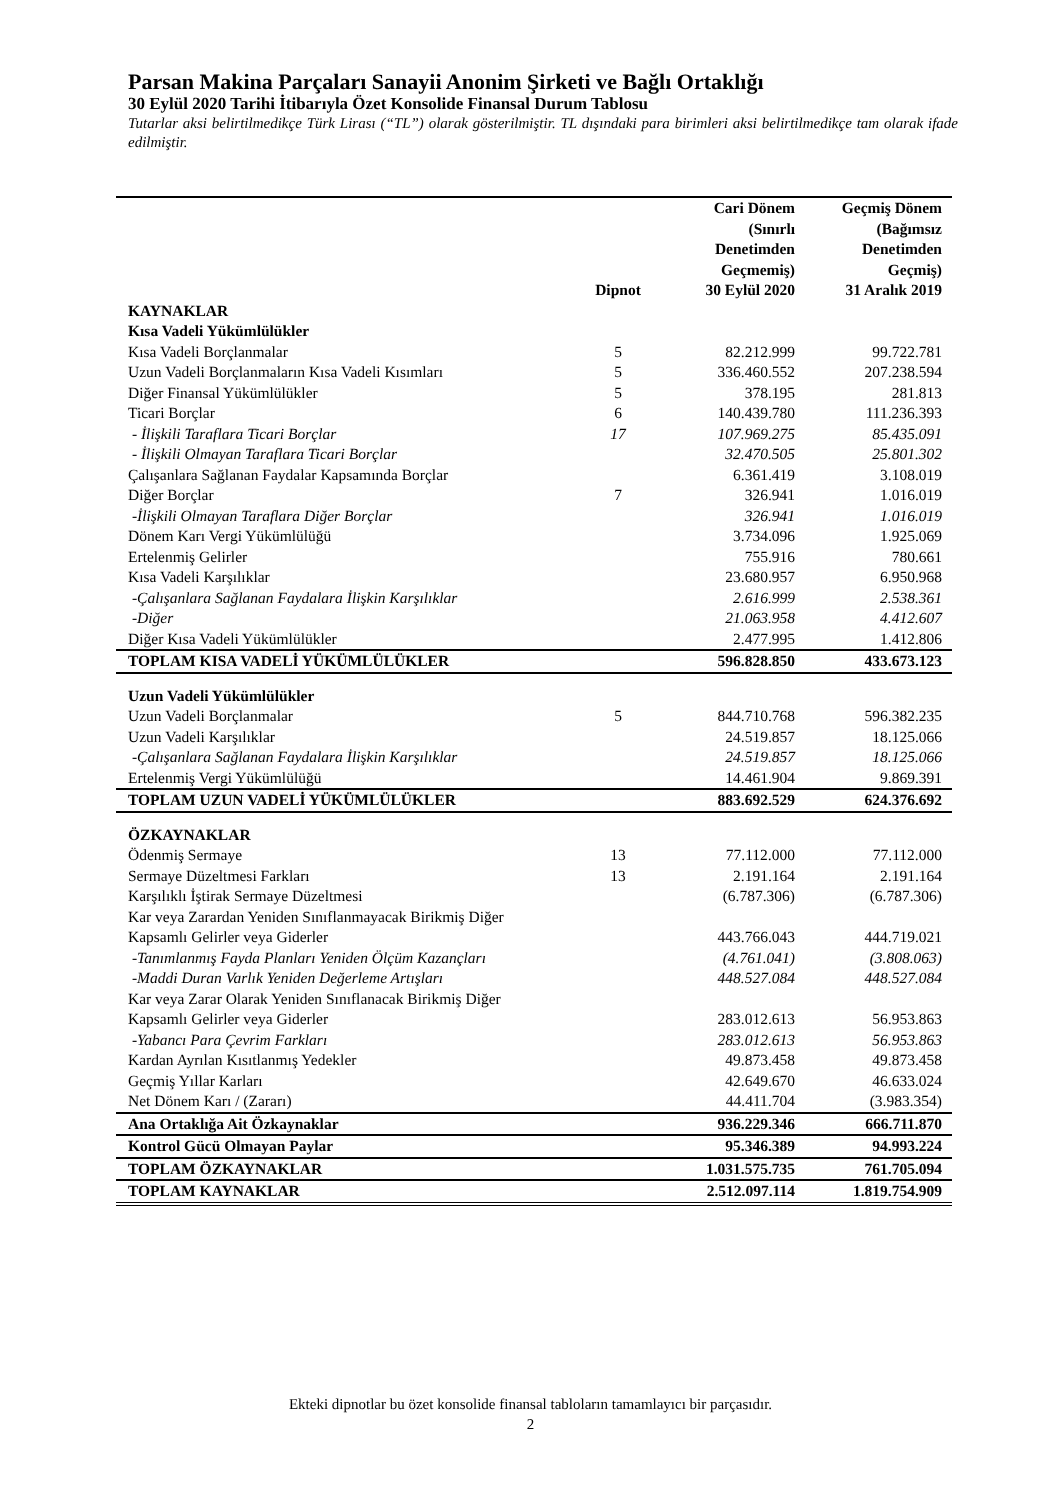Parsan Makina Parçaları Sanayii Anonim Şirketi ve Bağlı Ortaklığı
30 Eylül 2020 Tarihi İtibarıyla Özet Konsolide Finansal Durum Tablosu
Tutarlar aksi belirtilmedikçe Türk Lirası (“TL”) olarak gösterilmiştir. TL dışındaki para birimleri aksi belirtilmedikçe tam olarak ifade edilmiştir.
| | | Cari Dönem (Sınırlı Denetimden Geçmemiş) | Geçmiş Dönem (Bağımsız Denetimden Geçmiş) |
| --- | --- | --- | --- |
| | Dipnot | 30 Eylül 2020 | 31 Aralık 2019 |
| KAYNAKLAR | | | |
| Kısa Vadeli Yükümlülükler | | | |
| Kısa Vadeli Borçlanmalar | 5 | 82.212.999 | 99.722.781 |
| Uzun Vadeli Borçlanmaların Kısa Vadeli Kısımları | 5 | 336.460.552 | 207.238.594 |
| Diğer Finansal Yükümlülükler | 5 | 378.195 | 281.813 |
| Ticari Borçlar | 6 | 140.439.780 | 111.236.393 |
| - İlişkili Taraflara Ticari Borçlar | 17 | 107.969.275 | 85.435.091 |
| - İlişkili Olmayan Taraflara Ticari Borçlar | | 32.470.505 | 25.801.302 |
| Çalışanlara Sağlanan Faydalar Kapsamında Borçlar | | 6.361.419 | 3.108.019 |
| Diğer Borçlar | 7 | 326.941 | 1.016.019 |
| -İlişkili Olmayan Taraflara Diğer Borçlar | | 326.941 | 1.016.019 |
| Dönem Karı Vergi Yükümlülüğü | | 3.734.096 | 1.925.069 |
| Ertelenmiş Gelirler | | 755.916 | 780.661 |
| Kısa Vadeli Karşılıklar | | 23.680.957 | 6.950.968 |
| -Çalışanlara Sağlanan Faydalara İlişkin Karşılıklar | | 2.616.999 | 2.538.361 |
| -Diğer | | 21.063.958 | 4.412.607 |
| Diğer Kısa Vadeli Yükümlülükler | | 2.477.995 | 1.412.806 |
| TOPLAM KISA VADELİ YÜKÜMLÜLÜKLER | | 596.828.850 | 433.673.123 |
| Uzun Vadeli Yükümlülükler | | | |
| Uzun Vadeli Borçlanmalar | 5 | 844.710.768 | 596.382.235 |
| Uzun Vadeli Karşılıklar | | 24.519.857 | 18.125.066 |
| -Çalışanlara Sağlanan Faydalara İlişkin Karşılıklar | | 24.519.857 | 18.125.066 |
| Ertelenmiş Vergi Yükümlülüğü | | 14.461.904 | 9.869.391 |
| TOPLAM UZUN VADELİ YÜKÜMLÜLÜKLER | | 883.692.529 | 624.376.692 |
| ÖZKAYNAKLAR | | | |
| Ödenmiş Sermaye | 13 | 77.112.000 | 77.112.000 |
| Sermaye Düzeltmesi Farkları | 13 | 2.191.164 | 2.191.164 |
| Karşılıklı İştirak Sermaye Düzeltmesi | | (6.787.306) | (6.787.306) |
| Kar veya Zarardan Yeniden Sınıflanmayacak Birikmiş Diğer Kapsamlı Gelirler veya Giderler | | 443.766.043 | 444.719.021 |
| -Tanımlanmış Fayda Planları Yeniden Ölçüm Kazançları | | (4.761.041) | (3.808.063) |
| -Maddi Duran Varlık Yeniden Değerleme Artışları | | 448.527.084 | 448.527.084 |
| Kar veya Zarar Olarak Yeniden Sınıflanacak Birikmiş Diğer Kapsamlı Gelirler veya Giderler | | 283.012.613 | 56.953.863 |
| -Yabancı Para Çevrim Farkları | | 283.012.613 | 56.953.863 |
| Kardan Ayrılan Kısıtlanmış Yedekler | | 49.873.458 | 49.873.458 |
| Geçmiş Yıllar Karları | | 42.649.670 | 46.633.024 |
| Net Dönem Karı / (Zararı) | | 44.411.704 | (3.983.354) |
| Ana Ortaklığa Ait Özkaynaklar | | 936.229.346 | 666.711.870 |
| Kontrol Gücü Olmayan Paylar | | 95.346.389 | 94.993.224 |
| TOPLAM ÖZKAYNAKLAR | | 1.031.575.735 | 761.705.094 |
| TOPLAM KAYNAKLAR | | 2.512.097.114 | 1.819.754.909 |
Ekteki dipnotlar bu özet konsolide finansal tabloların tamamlayıcı bir parçasıdır.
2